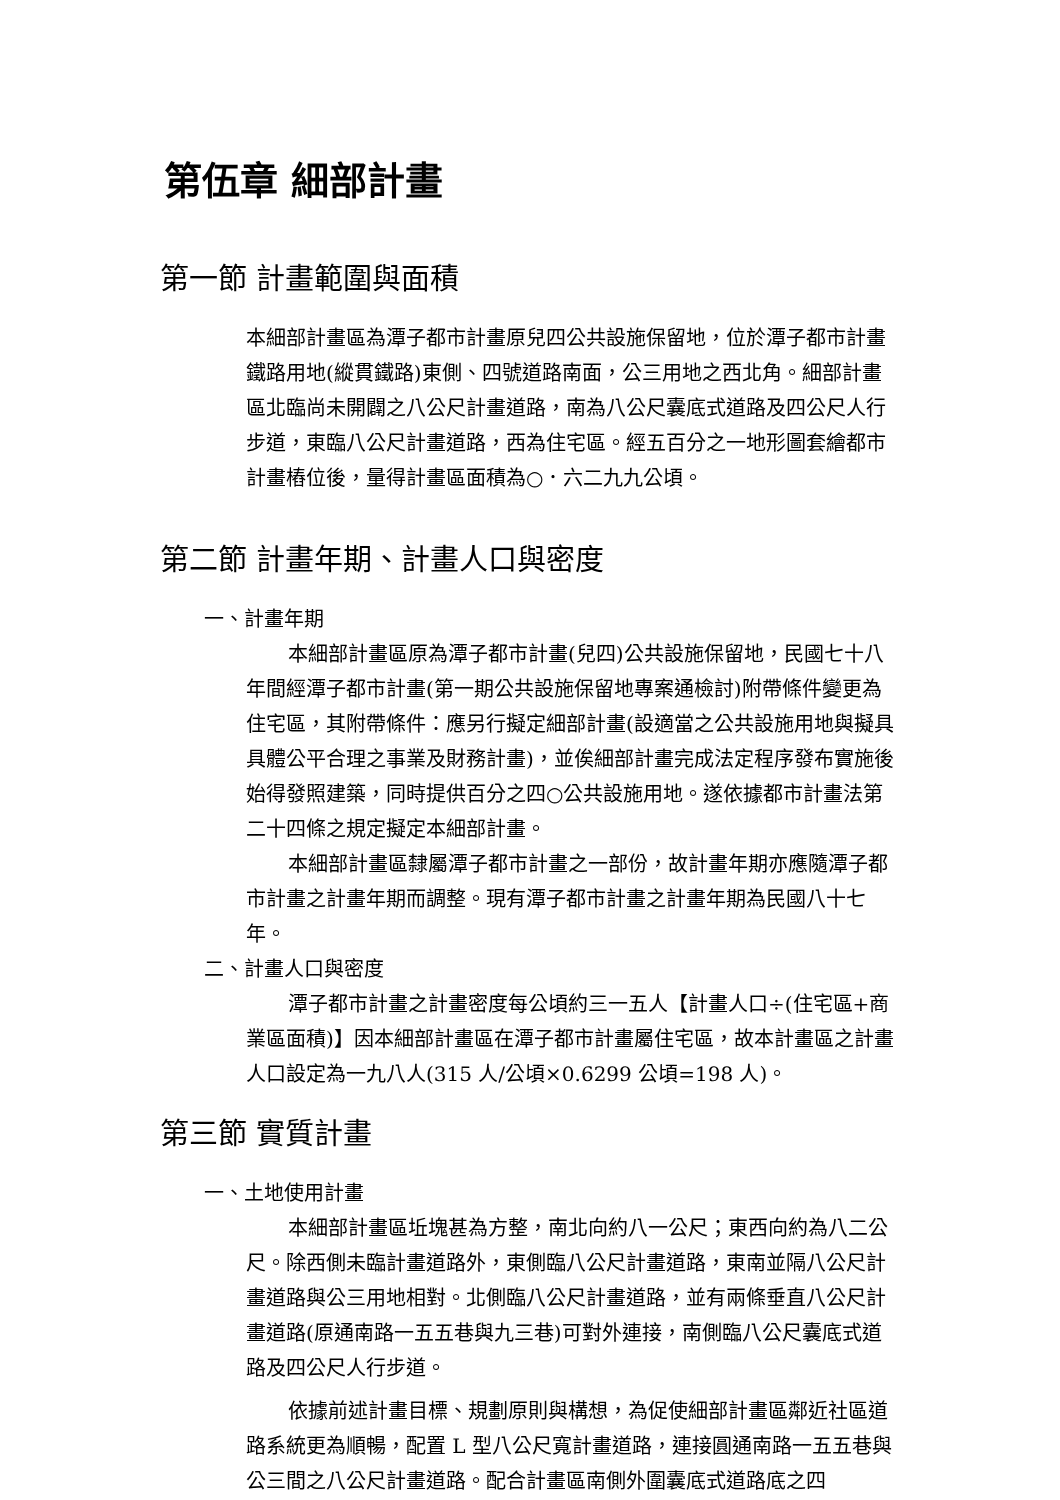第伍章 細部計畫
第一節 計畫範圍與面積
本細部計畫區為潭子都市計畫原兒四公共設施保留地，位於潭子都市計畫鐵路用地(縱貫鐵路)東側、四號道路南面，公三用地之西北角。細部計畫區北臨尚未開闢之八公尺計畫道路，南為八公尺囊底式道路及四公尺人行步道，東臨八公尺計畫道路，西為住宅區。經五百分之一地形圖套繪都市計畫樁位後，量得計畫區面積為○．六二九九公頃。
第二節 計畫年期、計畫人口與密度
一、計畫年期
本細部計畫區原為潭子都市計畫(兒四)公共設施保留地，民國七十八年間經潭子都市計畫(第一期公共設施保留地專案通檢討)附帶條件變更為住宅區，其附帶條件：應另行擬定細部計畫(設適當之公共設施用地與擬具具體公平合理之事業及財務計畫)，並俟細部計畫完成法定程序發布實施後始得發照建築，同時提供百分之四○公共設施用地。遂依據都市計畫法第二十四條之規定擬定本細部計畫。
本細部計畫區隸屬潭子都市計畫之一部份，故計畫年期亦應隨潭子都市計畫之計畫年期而調整。現有潭子都市計畫之計畫年期為民國八十七年。
二、計畫人口與密度
潭子都市計畫之計畫密度每公頃約三一五人【計畫人口÷(住宅區+商業區面積)】因本細部計畫區在潭子都市計畫屬住宅區，故本計畫區之計畫人口設定為一九八人(315 人/公頃×0.6299 公頃=198 人)。
第三節 實質計畫
一、土地使用計畫
本細部計畫區坵塊甚為方整，南北向約八一公尺；東西向約為八二公尺。除西側未臨計畫道路外，東側臨八公尺計畫道路，東南並隔八公尺計畫道路與公三用地相對。北側臨八公尺計畫道路，並有兩條垂直八公尺計畫道路(原通南路一五五巷與九三巷)可對外連接，南側臨八公尺囊底式道路及四公尺人行步道。
依據前述計畫目標、規劃原則與構想，為促使細部計畫區鄰近社區道路系統更為順暢，配置 L 型八公尺寬計畫道路，連接圓通南路一五五巷與公三間之八公尺計畫道路。配合計畫區南側外圍囊底式道路底之四